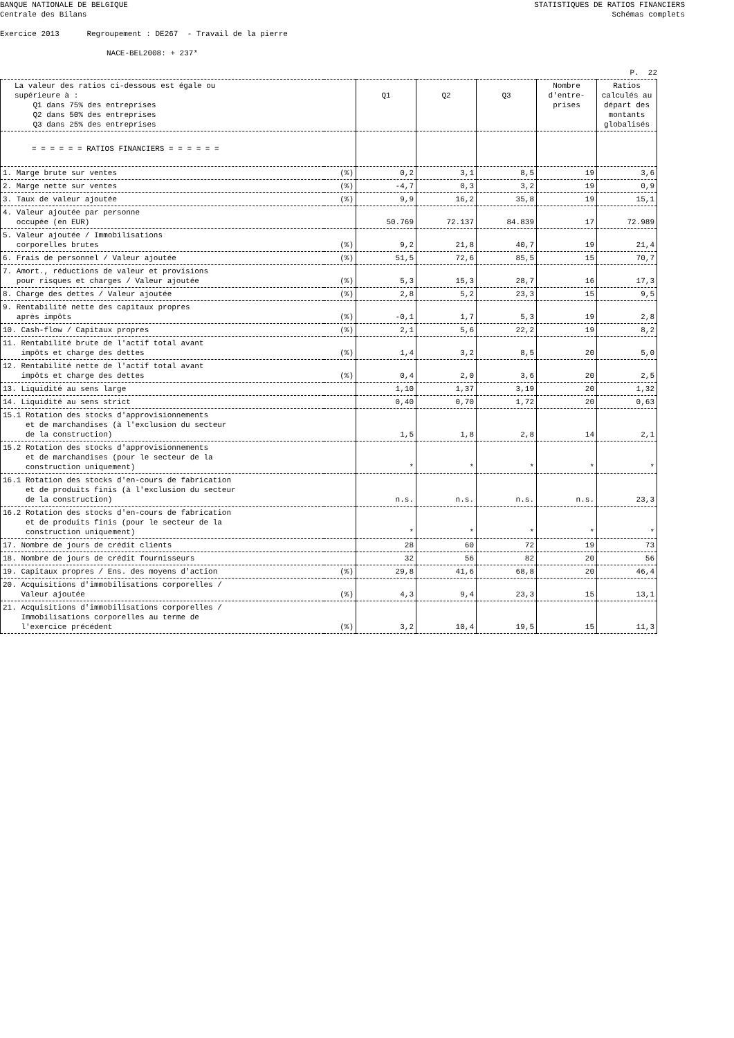BANQUE NATIONALE DE BELGIQUE
Centrale des Bilans
STATISTIQUES DE RATIOS FINANCIERS
Schémas complets
Exercice 2013 Regroupement : DE267 - Travail de la pierre
NACE-BEL2008: + 237*
P. 22
| La valeur des ratios ci-dessous est égale ou supérieure à : Q1 dans 75% des entreprises Q2 dans 50% des entreprises Q3 dans 25% des entreprises | | Q1 | Q2 | Q3 | Nombre d'entre- prises | Ratios calculés au départ des montants globalisés |
| --- | --- | --- | --- | --- | --- | --- |
| = = = = = = RATIOS FINANCIERS = = = = = = | | | | | | |
| 1. Marge brute sur ventes | (%) | 0,2 | 3,1 | 8,5 | 19 | 3,6 |
| 2. Marge nette sur ventes | (%) | -4,7 | 0,3 | 3,2 | 19 | 0,9 |
| 3. Taux de valeur ajoutée | (%) | 9,9 | 16,2 | 35,8 | 19 | 15,1 |
| 4. Valeur ajoutée par personne occupée (en EUR) | | 50.769 | 72.137 | 84.839 | 17 | 72.989 |
| 5. Valeur ajoutée / Immobilisations corporelles brutes | (%) | 9,2 | 21,8 | 40,7 | 19 | 21,4 |
| 6. Frais de personnel / Valeur ajoutée | (%) | 51,5 | 72,6 | 85,5 | 15 | 70,7 |
| 7. Amort., réductions de valeur et provisions pour risques et charges / Valeur ajoutée | (%) | 5,3 | 15,3 | 28,7 | 16 | 17,3 |
| 8. Charge des dettes / Valeur ajoutée | (%) | 2,8 | 5,2 | 23,3 | 15 | 9,5 |
| 9. Rentabilité nette des capitaux propres après impôts | (%) | -0,1 | 1,7 | 5,3 | 19 | 2,8 |
| 10. Cash-flow / Capitaux propres | (%) | 2,1 | 5,6 | 22,2 | 19 | 8,2 |
| 11. Rentabilité brute de l'actif total avant impôts et charge des dettes | (%) | 1,4 | 3,2 | 8,5 | 20 | 5,0 |
| 12. Rentabilité nette de l'actif total avant impôts et charge des dettes | (%) | 0,4 | 2,0 | 3,6 | 20 | 2,5 |
| 13. Liquidité au sens large | | 1,10 | 1,37 | 3,19 | 20 | 1,32 |
| 14. Liquidité au sens strict | | 0,40 | 0,70 | 1,72 | 20 | 0,63 |
| 15.1 Rotation des stocks d'approvisionnements et de marchandises (à l'exclusion du secteur de la construction) | | 1,5 | 1,8 | 2,8 | 14 | 2,1 |
| 15.2 Rotation des stocks d'approvisionnements et de marchandises (pour le secteur de la construction uniquement) | | * | * | * | * | * |
| 16.1 Rotation des stocks d'en-cours de fabrication et de produits finis (à l'exclusion du secteur de la construction) | | n.s. | n.s. | n.s. | n.s. | 23,3 |
| 16.2 Rotation des stocks d'en-cours de fabrication et de produits finis (pour le secteur de la construction uniquement) | | * | * | * | * | * |
| 17. Nombre de jours de crédit clients | | 28 | 60 | 72 | 19 | 73 |
| 18. Nombre de jours de crédit fournisseurs | | 32 | 56 | 82 | 20 | 56 |
| 19. Capitaux propres / Ens. des moyens d'action | (%) | 29,8 | 41,6 | 68,8 | 20 | 46,4 |
| 20. Acquisitions d'immobilisations corporelles / Valeur ajoutée | (%) | 4,3 | 9,4 | 23,3 | 15 | 13,1 |
| 21. Acquisitions d'immobilisations corporelles / Immobilisations corporelles au terme de l'exercice précédent | (%) | 3,2 | 10,4 | 19,5 | 15 | 11,3 |